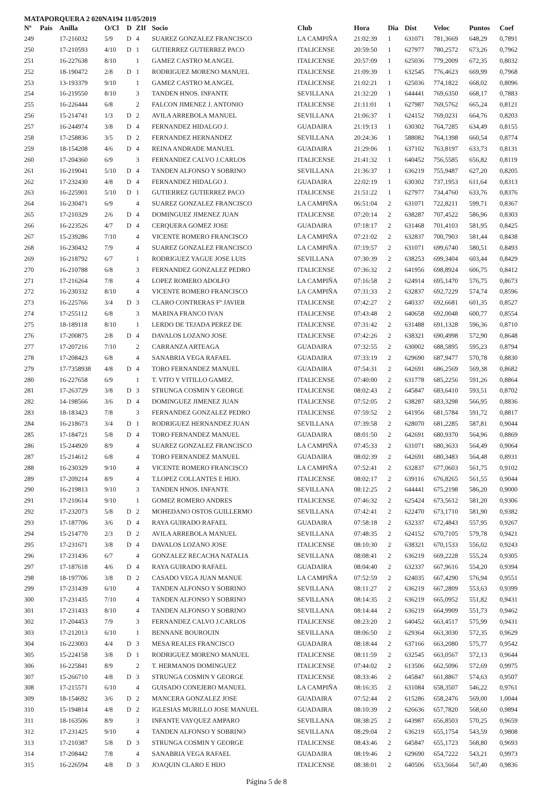MATAPORQUERA 2 020NA194 11/05/2019
| Nº | Pais | Anilla | O/Cl | D | ZIf | Socio | Club | Hora | Dia | Dist | Veloc | Puntos | Coef |
| --- | --- | --- | --- | --- | --- | --- | --- | --- | --- | --- | --- | --- | --- |
| 249 | | 17-216032 | 5/9 | D | 4 | SUAREZ GONZALEZ FRANCISCO | LA CAMPIÑA | 21:02:39 | 1 | 631071 | 781,3669 | 648,29 | 0,7891 |
| 250 | | 17-210593 | 4/10 | D | 1 | GUTIERREZ GUTIERREZ PACO | ITALICENSE | 20:59:50 | 1 | 627977 | 780,2572 | 673,26 | 0,7962 |
| 251 | | 16-227638 | 8/10 | | 1 | GAMEZ CASTRO M.ANGEL | ITALICENSE | 20:57:09 | 1 | 625036 | 779,2009 | 672,35 | 0,8032 |
| 252 | | 18-190472 | 2/8 | D | 1 | RODRIGUEZ MORENO MANUEL | ITALICENSE | 21:09:39 | 1 | 632545 | 776,4623 | 669,99 | 0,7968 |
| 253 | | 13-193379 | 9/10 | | 1 | GAMEZ CASTRO M.ANGEL | ITALICENSE | 21:02:21 | 1 | 625036 | 774,1822 | 668,02 | 0,8096 |
| 254 | | 16-219550 | 8/10 | | 3 | TANDEN HNOS. INFANTE | SEVILLANA | 21:32:20 | 1 | 644441 | 769,6350 | 668,17 | 0,7883 |
| 255 | | 16-226444 | 6/8 | | 2 | FALCON JIMENEZ J. ANTONIO | ITALICENSE | 21:11:01 | 1 | 627987 | 769,5762 | 665,24 | 0,8121 |
| 256 | | 15-214741 | 1/3 | D | 2 | AVILA ARREBOLA MANUEL | SEVILLANA | 21:06:37 | 1 | 624152 | 769,0231 | 664,76 | 0,8203 |
| 257 | | 16-244974 | 3/8 | D | 4 | FERNANDEZ HIDALGO J. | GUADAIRA | 21:19:13 | 1 | 630302 | 764,7285 | 634,49 | 0,8155 |
| 258 | | 17-258836 | 3/5 | D | 2 | FERNANDEZ HERNANDEZ | SEVILLANA | 20:24:36 | 1 | 588082 | 764,1398 | 660,54 | 0,8774 |
| 259 | | 18-154208 | 4/6 | D | 4 | REINA ANDRADE MANUEL | GUADAIRA | 21:29:06 | 1 | 637102 | 763,8197 | 633,73 | 0,8131 |
| 260 | | 17-204360 | 6/9 | | 3 | FERNANDEZ CALVO J.CARLOS | ITALICENSE | 21:41:32 | 1 | 640452 | 756,5585 | 656,82 | 0,8119 |
| 261 | | 16-219041 | 5/10 | D | 4 | TANDEN ALFONSO Y SOBRINO | SEVILLANA | 21:36:37 | 1 | 636219 | 755,9487 | 627,20 | 0,8205 |
| 262 | | 17-232430 | 4/8 | D | 4 | FERNANDEZ HIDALGO J. | GUADAIRA | 22:02:19 | 1 | 630302 | 737,1953 | 611,64 | 0,8313 |
| 263 | | 16-225901 | 5/10 | D | 1 | GUTIERREZ GUTIERREZ PACO | ITALICENSE | 21:51:22 | 1 | 627977 | 734,4760 | 633,76 | 0,8376 |
| 264 | | 16-230471 | 6/9 | | 4 | SUAREZ GONZALEZ FRANCISCO | LA CAMPIÑA | 06:51:04 | 2 | 631071 | 722,8211 | 599,71 | 0,8367 |
| 265 | | 17-210329 | 2/6 | D | 4 | DOMINGUEZ JIMENEZ JUAN | ITALICENSE | 07:20:14 | 2 | 638287 | 707,4522 | 586,96 | 0,8303 |
| 266 | | 16-223526 | 4/7 | D | 4 | CERQUERA GOMEZ JOSE | GUADAIRA | 07:18:17 | 2 | 631468 | 701,4103 | 581,95 | 0,8425 |
| 267 | | 15-239286 | 7/10 | | 4 | VICENTE ROMERO FRANCISCO | LA CAMPIÑA | 07:21:02 | 2 | 632837 | 700,7903 | 581,44 | 0,8438 |
| 268 | | 16-230432 | 7/9 | | 4 | SUAREZ GONZALEZ FRANCISCO | LA CAMPIÑA | 07:19:57 | 2 | 631071 | 699,6740 | 580,51 | 0,8493 |
| 269 | | 16-218792 | 6/7 | | 1 | RODRIGUEZ YAGUE JOSE LUIS | SEVILLANA | 07:30:39 | 2 | 638253 | 699,3404 | 603,44 | 0,8429 |
| 270 | | 16-210788 | 6/8 | | 3 | FERNANDEZ GONZALEZ PEDRO | ITALICENSE | 07:36:32 | 2 | 641956 | 698,8924 | 606,75 | 0,8412 |
| 271 | | 17-216264 | 7/8 | | 4 | LOPEZ ROMERO ADOLFO | LA CAMPIÑA | 07:16:58 | 2 | 624914 | 695,1470 | 576,75 | 0,8673 |
| 272 | | 16-230332 | 8/10 | | 4 | VICENTE ROMERO FRANCISCO | LA CAMPIÑA | 07:31:33 | 2 | 632837 | 692,7229 | 574,74 | 0,8596 |
| 273 | | 16-225766 | 3/4 | D | 3 | CLARO CONTRERAS Fº JAVIER | ITALICENSE | 07:42:27 | 2 | 640337 | 692,6681 | 601,35 | 0,8527 |
| 274 | | 17-255112 | 6/8 | | 3 | MARINA FRANCO IVAN | ITALICENSE | 07:43:48 | 2 | 640658 | 692,0048 | 600,77 | 0,8554 |
| 275 | | 18-189118 | 8/10 | | 1 | LERDO DE TEJADA PEREZ DE | ITALICENSE | 07:31:42 | 2 | 631488 | 691,1328 | 596,36 | 0,8710 |
| 276 | | 17-200875 | 2/8 | D | 4 | DAVALOS LOZANO JOSE | ITALICENSE | 07:42:26 | 2 | 638321 | 690,4998 | 572,90 | 0,8648 |
| 277 | | 17-207216 | 7/10 | | 2 | CARRANZA ARTEAGA | GUADAIRA | 07:32:55 | 2 | 630002 | 688,5895 | 595,23 | 0,8794 |
| 278 | | 17-208423 | 6/8 | | 4 | SANABRIA VEGA RAFAEL | GUADAIRA | 07:33:19 | 2 | 629690 | 687,9477 | 570,78 | 0,8830 |
| 279 | | 17-7358938 | 4/8 | D | 4 | TORO FERNANDEZ MANUEL | GUADAIRA | 07:54:31 | 2 | 642691 | 686,2569 | 569,38 | 0,8682 |
| 280 | | 16-227658 | 6/9 | | 1 | T. VITO Y VITILLO GAMEZ. | ITALICENSE | 07:40:00 | 2 | 631778 | 685,2256 | 591,26 | 0,8864 |
| 281 | | 17-263729 | 3/8 | D | 3 | STRUNGA COSMIN Y GEORGE | ITALICENSE | 08:02:43 | 2 | 645847 | 683,6410 | 593,51 | 0,8702 |
| 282 | | 14-198566 | 3/6 | D | 4 | DOMINGUEZ JIMENEZ JUAN | ITALICENSE | 07:52:05 | 2 | 638287 | 683,3298 | 566,95 | 0,8836 |
| 283 | | 18-183423 | 7/8 | | 3 | FERNANDEZ GONZALEZ PEDRO | ITALICENSE | 07:59:52 | 2 | 641956 | 681,5784 | 591,72 | 0,8817 |
| 284 | | 16-218673 | 3/4 | D | 1 | RODRIGUEZ HERNANDEZ JUAN | SEVILLANA | 07:39:58 | 2 | 628070 | 681,2285 | 587,81 | 0,9044 |
| 285 | | 17-184721 | 5/8 | D | 4 | TORO FERNANDEZ MANUEL | GUADAIRA | 08:01:50 | 2 | 642691 | 680,9370 | 564,96 | 0,8869 |
| 286 | | 15-244920 | 8/9 | | 4 | SUAREZ GONZALEZ FRANCISCO | LA CAMPIÑA | 07:45:33 | 2 | 631071 | 680,3633 | 564,49 | 0,9064 |
| 287 | | 15-214612 | 6/8 | | 4 | TORO FERNANDEZ MANUEL | GUADAIRA | 08:02:39 | 2 | 642691 | 680,3483 | 564,48 | 0,8931 |
| 288 | | 16-230329 | 9/10 | | 4 | VICENTE ROMERO FRANCISCO | LA CAMPIÑA | 07:52:41 | 2 | 632837 | 677,0603 | 561,75 | 0,9102 |
| 289 | | 17-209214 | 8/9 | | 4 | T.LOPEZ COLLANTES E HIJO. | ITALICENSE | 08:02:17 | 2 | 639116 | 676,8265 | 561,55 | 0,9044 |
| 290 | | 16-219813 | 9/10 | | 3 | TANDEN HNOS. INFANTE | SEVILLANA | 08:12:25 | 2 | 644441 | 675,2198 | 586,20 | 0,9000 |
| 291 | | 17-210614 | 9/10 | | 1 | GOMEZ ROMERO ANDRES | ITALICENSE | 07:46:32 | 2 | 625424 | 673,5612 | 581,20 | 0,9306 |
| 292 | | 17-232073 | 5/8 | D | 2 | MOHEDANO OSTOS GUILLERMO | SEVILLANA | 07:42:41 | 2 | 622470 | 673,1710 | 581,90 | 0,9382 |
| 293 | | 17-187706 | 3/6 | D | 4 | RAYA GUIRADO RAFAEL | GUADAIRA | 07:58:18 | 2 | 632337 | 672,4843 | 557,95 | 0,9267 |
| 294 | | 15-214770 | 2/3 | D | 2 | AVILA ARREBOLA MANUEL | SEVILLANA | 07:48:35 | 2 | 624152 | 670,7105 | 579,78 | 0,9421 |
| 295 | | 17-231671 | 3/8 | D | 4 | DAVALOS LOZANO JOSE | ITALICENSE | 08:10:30 | 2 | 638321 | 670,1533 | 556,02 | 0,9243 |
| 296 | | 17-231436 | 6/7 | | 4 | GONZALEZ RECACHA NATALIA | SEVILLANA | 08:08:41 | 2 | 636219 | 669,2228 | 555,24 | 0,9305 |
| 297 | | 17-187618 | 4/6 | D | 4 | RAYA GUIRADO RAFAEL | GUADAIRA | 08:04:40 | 2 | 632337 | 667,9616 | 554,20 | 0,9394 |
| 298 | | 18-197706 | 3/8 | D | 2 | CASADO VEGA JUAN MANUE | LA CAMPIÑA | 07:52:59 | 2 | 624035 | 667,4290 | 576,94 | 0,9551 |
| 299 | | 17-231439 | 6/10 | | 4 | TANDEN ALFONSO Y SOBRINO | SEVILLANA | 08:11:27 | 2 | 636219 | 667,2809 | 553,63 | 0,9399 |
| 300 | | 17-231435 | 7/10 | | 4 | TANDEN ALFONSO Y SOBRINO | SEVILLANA | 08:14:35 | 2 | 636219 | 665,0952 | 551,82 | 0,9431 |
| 301 | | 17-231433 | 8/10 | | 4 | TANDEN ALFONSO Y SOBRINO | SEVILLANA | 08:14:44 | 2 | 636219 | 664,9909 | 551,73 | 0,9462 |
| 302 | | 17-204453 | 7/9 | | 3 | FERNANDEZ CALVO J.CARLOS | ITALICENSE | 08:23:20 | 2 | 640452 | 663,4517 | 575,99 | 0,9431 |
| 303 | | 17-212013 | 6/10 | | 1 | BENNANE BOUROUIN | SEVILLANA | 08:06:50 | 2 | 629364 | 663,3030 | 572,35 | 0,9629 |
| 304 | | 16-223003 | 4/4 | D | 3 | MESA REALES FRANCISCO | GUADAIRA | 08:18:44 | 2 | 637166 | 663,2080 | 575,77 | 0,9542 |
| 305 | | 15-224158 | 3/8 | D | 1 | RODRIGUEZ MORENO MANUEL | ITALICENSE | 08:11:59 | 2 | 632545 | 663,0567 | 572,13 | 0,9644 |
| 306 | | 16-225841 | 8/9 | | 2 | T. HERMANOS DOMINGUEZ | ITALICENSE | 07:44:02 | 2 | 613506 | 662,5096 | 572,69 | 0,9975 |
| 307 | | 15-266710 | 4/8 | D | 3 | STRUNGA COSMIN Y GEORGE | ITALICENSE | 08:33:46 | 2 | 645847 | 661,8867 | 574,63 | 0,9507 |
| 308 | | 17-215571 | 6/10 | | 4 | GUISADO CONEJERO MANUEL | LA CAMPIÑA | 08:16:35 | 2 | 631084 | 658,3507 | 546,22 | 0,9761 |
| 309 | | 18-154692 | 3/6 | D | 2 | MANCERA GONZALEZ JOSE | GUADAIRA | 07:52:44 | 2 | 615286 | 658,2476 | 569,00 | 1,0044 |
| 310 | | 15-194814 | 4/8 | D | 2 | IGLESIAS MURILLO JOSE MANUEL | GUADAIRA | 08:10:39 | 2 | 626636 | 657,7820 | 568,60 | 0,9894 |
| 311 | | 18-163506 | 8/9 | | 3 | INFANTE VAYQUEZ AMPARO | SEVILLANA | 08:38:25 | 2 | 643987 | 656,8503 | 570,25 | 0,9659 |
| 312 | | 17-231425 | 9/10 | | 4 | TANDEN ALFONSO Y SOBRINO | SEVILLANA | 08:29:04 | 2 | 636219 | 655,1754 | 543,59 | 0,9808 |
| 313 | | 17-210387 | 5/8 | D | 3 | STRUNGA COSMIN Y GEORGE | ITALICENSE | 08:43:46 | 2 | 645847 | 655,1723 | 568,80 | 0,9693 |
| 314 | | 17-208442 | 7/8 | | 4 | SANABRIA VEGA RAFAEL | GUADAIRA | 08:19:46 | 2 | 629690 | 654,7222 | 543,21 | 0,9973 |
| 315 | | 16-226594 | 4/8 | D | 3 | JOAQUIN CLARO E HIJO | ITALICENSE | 08:38:01 | 2 | 640506 | 653,5664 | 567,40 | 0,9836 |
Página 5 de 8